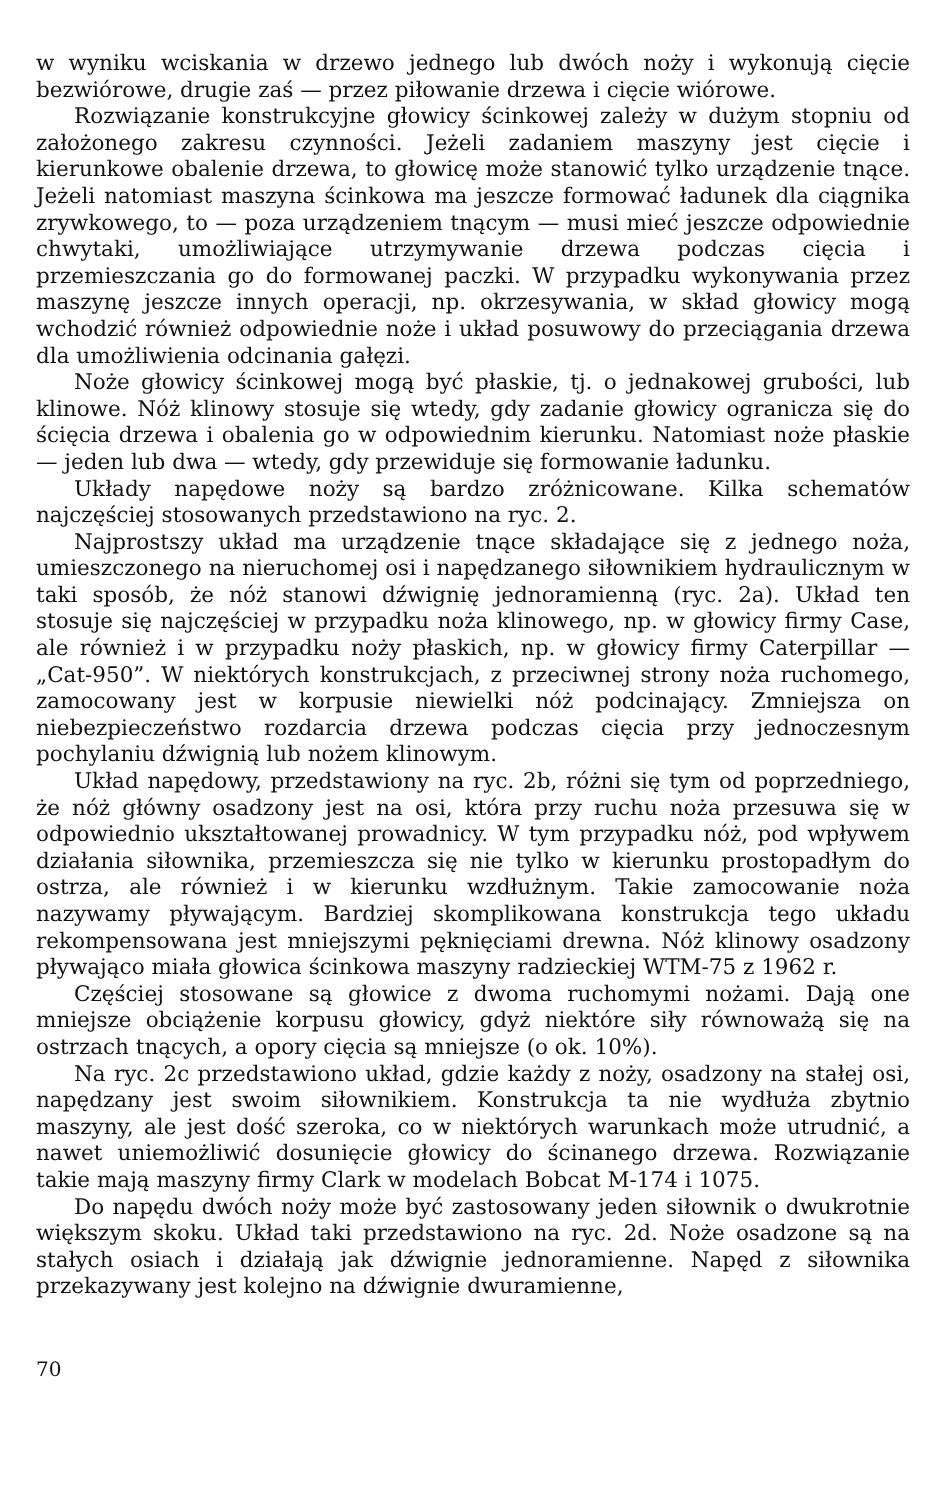w wyniku wciskania w drzewo jednego lub dwóch noży i wykonują cięcie bezwiórowe, drugie zaś — przez piłowanie drzewa i cięcie wiórowe.
Rozwiązanie konstrukcyjne głowicy ścinkowej zależy w dużym stopniu od założonego zakresu czynności. Jeżeli zadaniem maszyny jest cięcie i kierunkowe obalenie drzewa, to głowicę może stanowić tylko urządzenie tnące. Jeżeli natomiast maszyna ścinkowa ma jeszcze formować ładunek dla ciągnika zrywkowego, to — poza urządzeniem tnącym — musi mieć jeszcze odpowiednie chwytaki, umożliwiające utrzymywanie drzewa podczas cięcia i przemieszczania go do formowanej paczki. W przypadku wykonywania przez maszynę jeszcze innych operacji, np. okrzesywania, w skład głowicy mogą wchodzić również odpowiednie noże i układ posuwowy do przeciągania drzewa dla umożliwienia odcinania gałęzi.
Noże głowicy ścinkowej mogą być płaskie, tj. o jednakowej grubości, lub klinowe. Nóż klinowy stosuje się wtedy, gdy zadanie głowicy ogranicza się do ścięcia drzewa i obalenia go w odpowiednim kierunku. Natomiast noże płaskie — jeden lub dwa — wtedy, gdy przewiduje się formowanie ładunku.
Układy napędowe noży są bardzo zróżnicowane. Kilka schematów najczęściej stosowanych przedstawiono na ryc. 2.
Najprostszy układ ma urządzenie tnące składające się z jednego noża, umieszczonego na nieruchomej osi i napędzanego siłownikiem hydraulicznym w taki sposób, że nóż stanowi dźwignię jednoramienną (ryc. 2a). Układ ten stosuje się najczęściej w przypadku noża klinowego, np. w głowicy firmy Case, ale również i w przypadku noży płaskich, np. w głowicy firmy Caterpillar — „Cat-950”. W niektórych konstrukcjach, z przeciwnej strony noża ruchomego, zamocowany jest w korpusie niewielki nóż podcinający. Zmniejsza on niebezpieczeństwo rozdarcia drzewa podczas cięcia przy jednoczesnym pochylaniu dźwignią lub nożem klinowym.
Układ napędowy, przedstawiony na ryc. 2b, różni się tym od poprzedniego, że nóż główny osadzony jest na osi, która przy ruchu noża przesuwa się w odpowiednio ukształtowanej prowadnicy. W tym przypadku nóż, pod wpływem działania siłownika, przemieszcza się nie tylko w kierunku prostopadłym do ostrza, ale również i w kierunku wzdłużnym. Takie zamocowanie noża nazywamy pływającym. Bardziej skomplikowana konstrukcja tego układu rekompensowana jest mniejszymi pęknięciami drewna. Nóż klinowy osadzony pływająco miała głowica ścinkowa maszyny radzieckiej WTM-75 z 1962 r.
Częściej stosowane są głowice z dwoma ruchomymi nożami. Dają one mniejsze obciążenie korpusu głowicy, gdyż niektóre siły równoważą się na ostrzach tnących, a opory cięcia są mniejsze (o ok. 10%).
Na ryc. 2c przedstawiono układ, gdzie każdy z noży, osadzony na stałej osi, napędzany jest swoim siłownikiem. Konstrukcja ta nie wydłuża zbytnio maszyny, ale jest dość szeroka, co w niektórych warunkach może utrudnić, a nawet uniemożliwić dosunięcie głowicy do ścinanego drzewa. Rozwiązanie takie mają maszyny firmy Clark w modelach Bobcat M-174 i 1075.
Do napędu dwóch noży może być zastosowany jeden siłownik o dwukrotnie większym skoku. Układ taki przedstawiono na ryc. 2d. Noże osadzone są na stałych osiach i działają jak dźwignie jednoramienne. Napęd z siłownika przekazywany jest kolejno na dźwignie dwuramienne,
70